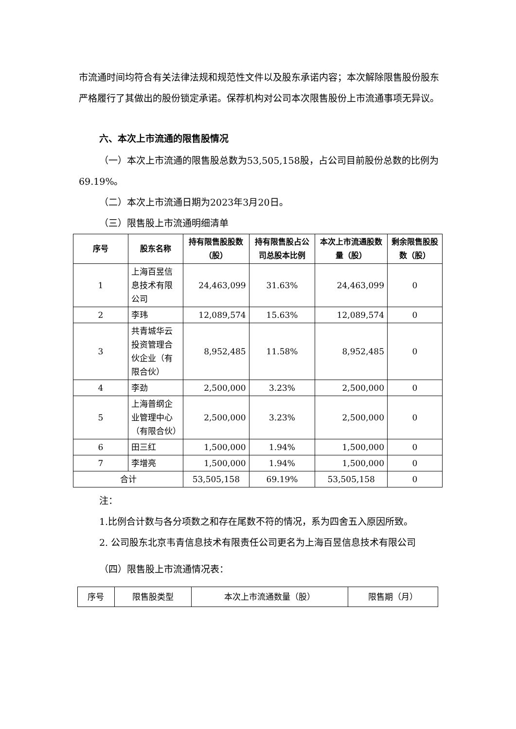市流通时间均符合有关法律法规和规范性文件以及股东承诺内容；本次解除限售股份股东严格履行了其做出的股份锁定承诺。保荐机构对公司本次限售股份上市流通事项无异议。
六、本次上市流通的限售股情况
（一）本次上市流通的限售股总数为53,505,158股，占公司目前股份总数的比例为69.19%。
（二）本次上市流通日期为2023年3月20日。
（三）限售股上市流通明细清单
| 序号 | 股东名称 | 持有限售股股数（股） | 持有限售股占公司总股本比例 | 本次上市流通股数量（股） | 剩余限售股股数（股） |
| --- | --- | --- | --- | --- | --- |
| 1 | 上海百昱信息技术有限公司 | 24,463,099 | 31.63% | 24,463,099 | 0 |
| 2 | 李玮 | 12,089,574 | 15.63% | 12,089,574 | 0 |
| 3 | 共青城华云投资管理合伙企业（有限合伙） | 8,952,485 | 11.58% | 8,952,485 | 0 |
| 4 | 李劲 | 2,500,000 | 3.23% | 2,500,000 | 0 |
| 5 | 上海普纲企业管理中心（有限合伙） | 2,500,000 | 3.23% | 2,500,000 | 0 |
| 6 | 田三红 | 1,500,000 | 1.94% | 1,500,000 | 0 |
| 7 | 李增亮 | 1,500,000 | 1.94% | 1,500,000 | 0 |
| 合计 | | 53,505,158 | 69.19% | 53,505,158 | 0 |
注：
1.比例合计数与各分项数之和存在尾数不符的情况，系为四舍五入原因所致。
2. 公司股东北京韦青信息技术有限责任公司更名为上海百昱信息技术有限公司
（四）限售股上市流通情况表：
| 序号 | 限售股类型 | 本次上市流通数量（股） | 限售期（月） |